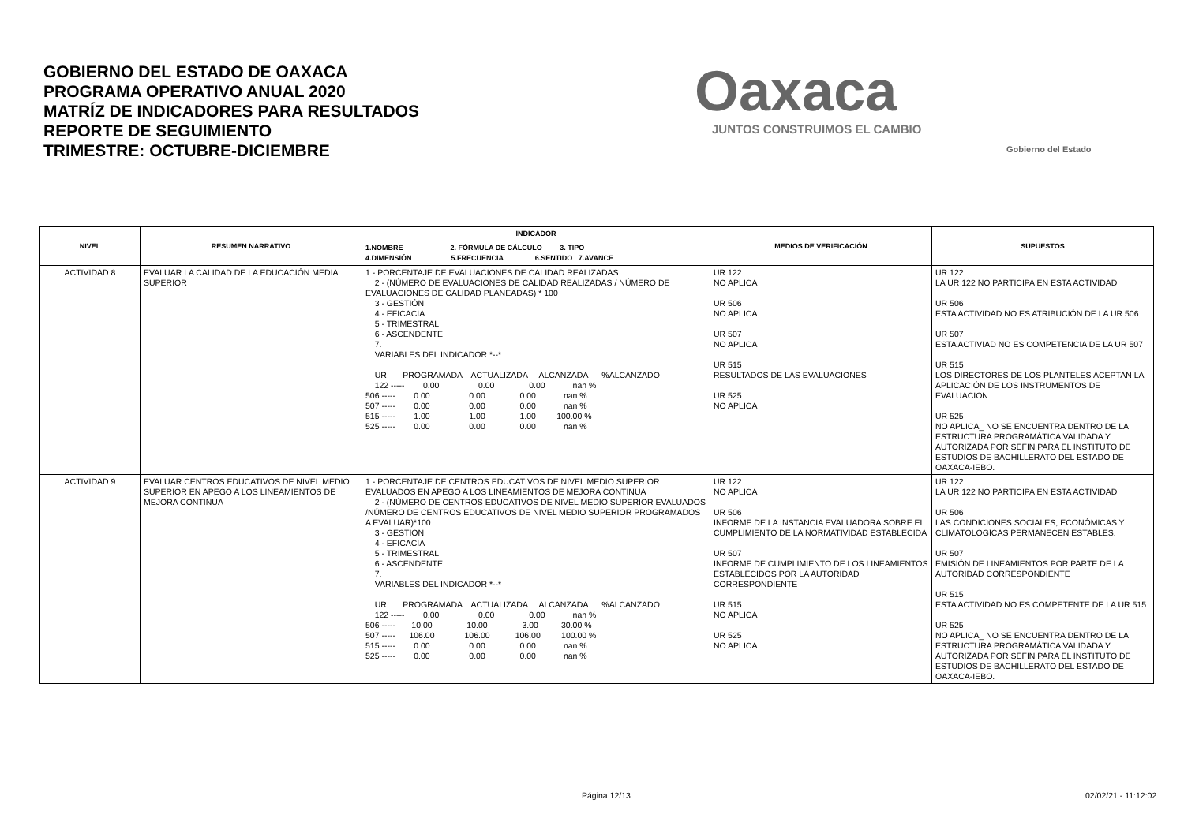GOBIERNO DEL ESTADO DE OAXACA
PROGRAMA OPERATIVO ANUAL 2020
MATRÍZ DE INDICADORES PARA RESULTADOS
REPORTE DE SEGUIMIENTO
TRIMESTRE: OCTUBRE-DICIEMBRE
Oaxaca
JUNTOS CONSTRUIMOS EL CAMBIO
Gobierno del Estado
| NIVEL | RESUMEN NARRATIVO | INDICADOR | MEDIOS DE VERIFICACIÓN | SUPUESTOS |
| --- | --- | --- | --- | --- |
| | | 1.NOMBRE 2. FÓRMULA DE CÁLCULO 3. TIPO 4.DIMENSIÓN 5.FRECUENCIA 6.SENTIDO 7.AVANCE | | |
| ACTIVIDAD 8 | EVALUAR LA CALIDAD DE LA EDUCACIÓN MEDIA SUPERIOR | 1 - PORCENTAJE DE EVALUACIONES DE CALIDAD REALIZADAS 2 - (NÚMERO DE EVALUACIONES DE CALIDAD REALIZADAS / NÚMERO DE EVALUACIONES DE CALIDAD PLANEADAS) * 100 3 - GESTIÓN 4 - EFICACIA 5 - TRIMESTRAL 6 - ASCENDENTE 7. VARIABLES DEL INDICADOR *--* UR PROGRAMADA ACTUALIZADA ALCANZADA %ALCANZADO 122 ----- 0.00 0.00 0.00 nan % 506 ----- 0.00 0.00 0.00 nan % 507 ----- 0.00 0.00 0.00 nan % 515 ----- 1.00 1.00 1.00 100.00 % 525 ----- 0.00 0.00 0.00 nan % | UR 122 NO APLICA UR 506 NO APLICA UR 507 NO APLICA UR 515 RESULTADOS DE LAS EVALUACIONES UR 525 NO APLICA | UR 122 LA UR 122 NO PARTICIPA EN ESTA ACTIVIDAD UR 506 ESTA ACTIVIDAD NO ES ATRIBUCIÓN DE LA UR 506. UR 507 ESTA ACTIVIAD NO ES COMPETENCIA DE LA UR 507 UR 515 LOS DIRECTORES DE LOS PLANTELES ACEPTAN LA APLICACIÓN DE LOS INSTRUMENTOS DE EVALUACION UR 525 NO APLICA_ NO SE ENCUENTRA DENTRO DE LA ESTRUCTURA PROGRAMÁTICA VALIDADA Y AUTORIZADA POR SEFIN PARA EL INSTITUTO DE ESTUDIOS DE BACHILLERATO DEL ESTADO DE OAXACA-IEBO. |
| ACTIVIDAD 9 | EVALUAR CENTROS EDUCATIVOS DE NIVEL MEDIO SUPERIOR EN APEGO A LOS LINEAMIENTOS DE MEJORA CONTINUA | 1 - PORCENTAJE DE CENTROS EDUCATIVOS DE NIVEL MEDIO SUPERIOR EVALUADOS EN APEGO A LOS LINEAMIENTOS DE MEJORA CONTINUA 2 - (NÚMERO DE CENTROS EDUCATIVOS DE NIVEL MEDIO SUPERIOR EVALUADOS /NÚMERO DE CENTROS EDUCATIVOS DE NIVEL MEDIO SUPERIOR PROGRAMADOS A EVALUAR)*100 3 - GESTIÓN 4 - EFICACIA 5 - TRIMESTRAL 6 - ASCENDENTE 7. VARIABLES DEL INDICADOR *--* UR PROGRAMADA ACTUALIZADA ALCANZADA %ALCANZADO 122 ----- 0.00 0.00 0.00 nan % 506 ----- 10.00 10.00 3.00 30.00 % 507 ----- 106.00 106.00 106.00 100.00 % 515 ----- 0.00 0.00 0.00 nan % 525 ----- 0.00 0.00 0.00 nan % | UR 122 NO APLICA UR 506 INFORME DE LA INSTANCIA EVALUADORA SOBRE EL CUMPLIMIENTO DE LA NORMATIVIDAD ESTABLECIDA UR 507 INFORME DE CUMPLIMIENTO DE LOS LINEAMIENTOS ESTABLECIDOS POR LA AUTORIDAD CORRESPONDIENTE UR 515 NO APLICA UR 525 NO APLICA | UR 122 LA UR 122 NO PARTICIPA EN ESTA ACTIVIDAD UR 506 LAS CONDICIONES SOCIALES, ECONÓMICAS Y CLIMATOLOGÍCAS PERMANECEN ESTABLES. UR 507 EMISIÓN DE LINEAMIENTOS POR PARTE DE LA AUTORIDAD CORRESPONDIENTE UR 515 ESTA ACTIVIDAD NO ES COMPETENTE DE LA UR 515 UR 525 NO APLICA_ NO SE ENCUENTRA DENTRO DE LA ESTRUCTURA PROGRAMÁTICA VALIDADA Y AUTORIZADA POR SEFIN PARA EL INSTITUTO DE ESTUDIOS DE BACHILLERATO DEL ESTADO DE OAXACA-IEBO. |
Página 12/13 02/02/21 - 11:12:02